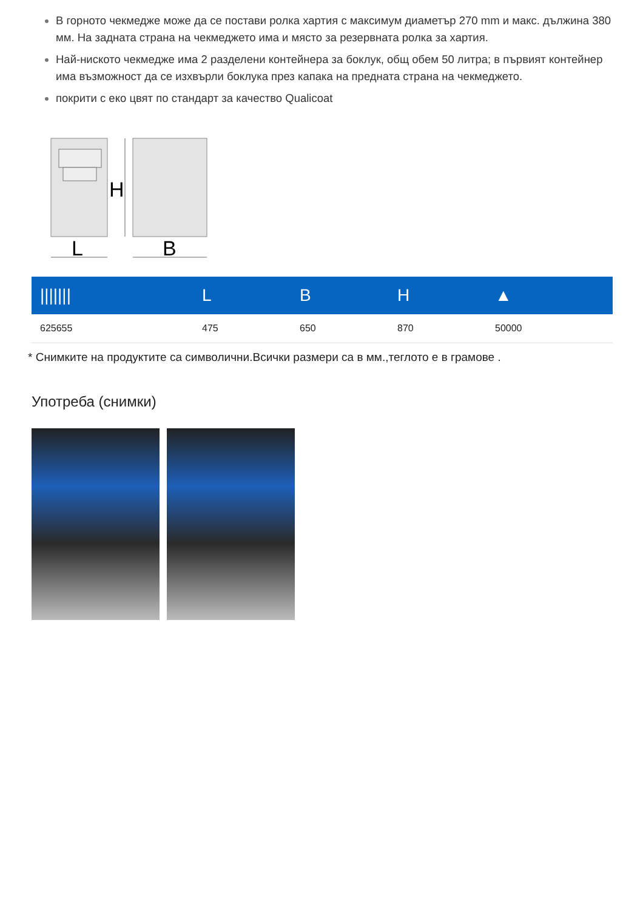В горното чекмедже може да се постави ролка хартия с максимум диаметър 270 mm и макс. дължина 380 мм. На задната страна на чекмеджето има и място за резервната ролка за хартия.
Най-ниското чекмедже има 2 разделени контейнера за боклук, общ обем 50 литра; в първият контейнер има възможност да се изхвърли боклука през капака на предната страна на чекмеджето.
покрити с еко цвят по стандарт за качество Qualicoat
H
L
B
| /////// | L | B | H | ▲ |
| --- | --- | --- | --- | --- |
| 625655 | 475 | 650 | 870 | 50000 |
* Снимките на продуктите са символични.Всички размери са в мм.,теглото е в грамове .
Употреба (снимки)